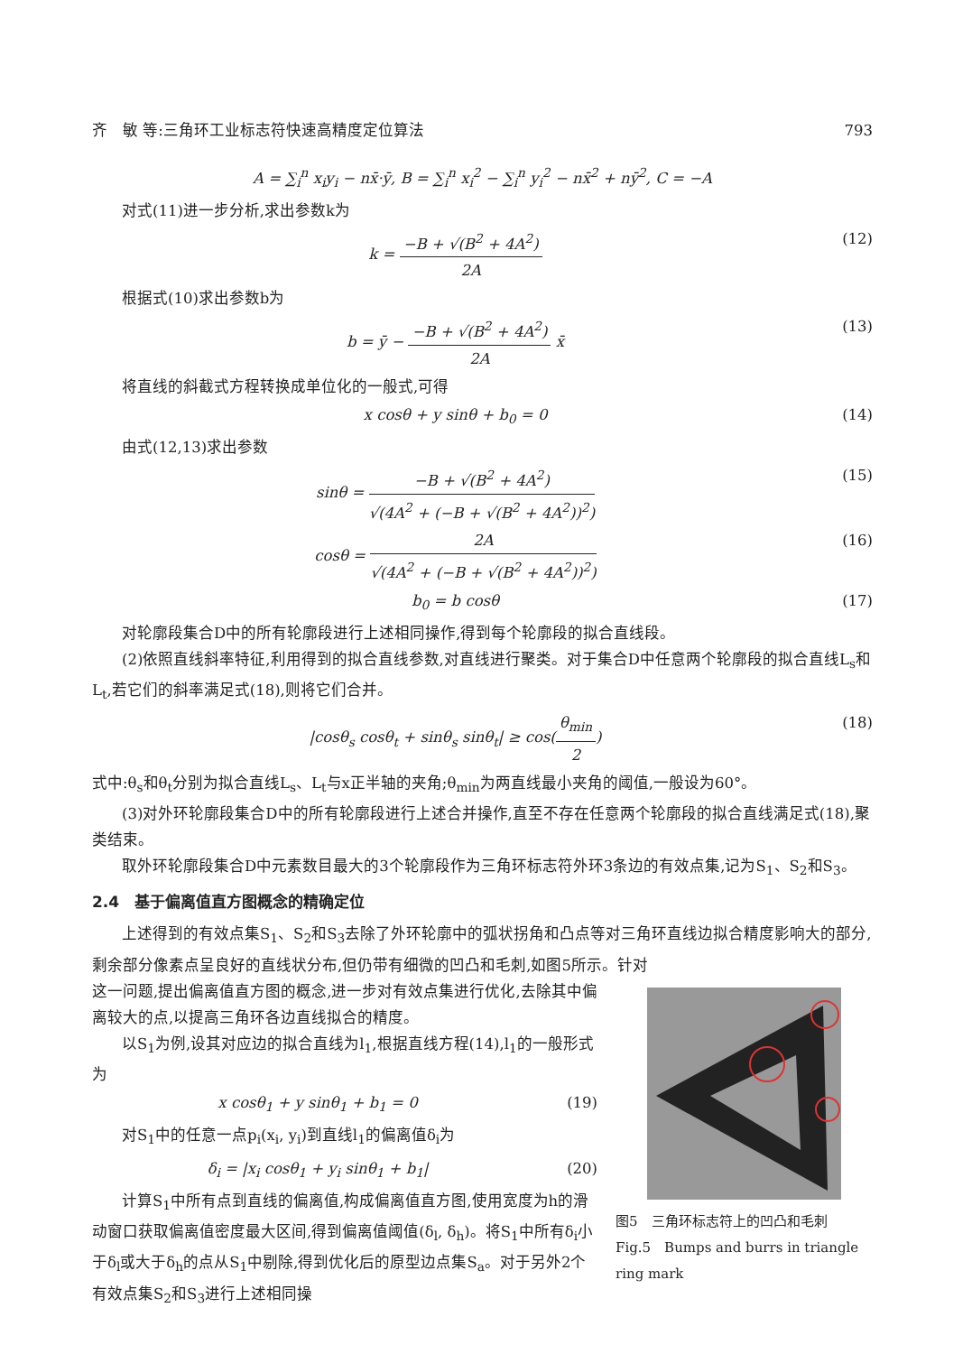齐　敏 等:三角环工业标志符快速高精度定位算法 793
A = ∑<sub>i</sub><sup>n</sup> x<sub>i</sub>y<sub>i</sub> − nx̄·ȳ, B = ∑<sub>i</sub><sup>n</sup> x<sub>i</sub><sup>2</sup> − ∑<sub>i</sub><sup>n</sup> y<sub>i</sub><sup>2</sup> − nx̄<sup>2</sup> + nȳ<sup>2</sup>, C = −A
对式(11)进一步分析,求出参数k为
k = −B + √(B<sup>2</sup> + 4A<sup>2</sup>) 2A (12)
根据式(10)求出参数b为
b = ȳ − −B + √(B<sup>2</sup> + 4A<sup>2</sup>) 2A x̄ (13)
将直线的斜截式方程转换成单位化的一般式,可得
x cosθ + y sinθ + b<sub>0</sub> = 0 (14)
由式(12,13)求出参数
sinθ = −B + √(B<sup>2</sup> + 4A<sup>2</sup>) √(4A<sup>2</sup> + (−B + √(B<sup>2</sup> + 4A<sup>2</sup>))<sup>2</sup>) (15)
cosθ = 2A √(4A<sup>2</sup> + (−B + √(B<sup>2</sup> + 4A<sup>2</sup>))<sup>2</sup>) (16)
b<sub>0</sub> = b cosθ (17)
对轮廓段集合D中的所有轮廓段进行上述相同操作,得到每个轮廓段的拟合直线段。
(2)依照直线斜率特征,利用得到的拟合直线参数,对直线进行聚类。对于集合D中任意两个轮廓段的拟合直线L<sub>s</sub>和L<sub>t</sub>,若它们的斜率满足式(18),则将它们合并。
|cosθ<sub>s</sub> cosθ<sub>t</sub> + sinθ<sub>s</sub> sinθ<sub>t</sub>| ≥ cos(θ<sub>min</sub> 2) (18)
式中:θ<sub>s</sub>和θ<sub>t</sub>分别为拟合直线L<sub>s</sub>、L<sub>t</sub>与x正半轴的夹角;θ<sub>min</sub>为两直线最小夹角的阈值,一般设为60°。
(3)对外环轮廓段集合D中的所有轮廓段进行上述合并操作,直至不存在任意两个轮廓段的拟合直线满足式(18),聚类结束。
取外环轮廓段集合D中元素数目最大的3个轮廓段作为三角环标志符外环3条边的有效点集,记为S<sub>1</sub>、S<sub>2</sub>和S<sub>3</sub>。
2.4　基于偏离值直方图概念的精确定位
上述得到的有效点集S<sub>1</sub>、S<sub>2</sub>和S<sub>3</sub>去除了外环轮廓中的弧状拐角和凸点等对三角环直线边拟合精度影响大的部分,剩余部分像素点呈良好的直线状分布,但仍带有细微的凹凸和毛刺,如图5所示。针对
这一问题,提出偏离值直方图的概念,进一步对有效点集进行优化,去除其中偏离较大的点,以提高三角环各边直线拟合的精度。
以S<sub>1</sub>为例,设其对应边的拟合直线为l<sub>1</sub>,根据直线方程(14),l<sub>1</sub>的一般形式为
x cosθ<sub>1</sub> + y sinθ<sub>1</sub> + b<sub>1</sub> = 0 (19)
对S<sub>1</sub>中的任意一点p<sub>i</sub>(x<sub>i</sub>, y<sub>i</sub>)到直线l<sub>1</sub>的偏离值δ<sub>i</sub>为
δ<sub>i</sub> = |x<sub>i</sub> cosθ<sub>1</sub> + y<sub>i</sub> sinθ<sub>1</sub> + b<sub>1</sub>| (20)
计算S<sub>1</sub>中所有点到直线的偏离值,构成偏离值直方图,使用宽度为h的滑动窗口获取偏离值密度最大区间,得到偏离值阈值(δ<sub>l</sub>, δ<sub>h</sub>)。将S<sub>1</sub>中所有δ<sub>i</sub>小于δ<sub>l</sub>或大于δ<sub>h</sub>的点从S<sub>1</sub>中剔除,得到优化后的原型边点集S<sub>a</sub>。对于另外2个有效点集S<sub>2</sub>和S<sub>3</sub>进行上述相同操
图5　三角环标志符上的凹凸和毛刺
Fig.5　Bumps and burrs in triangle ring mark